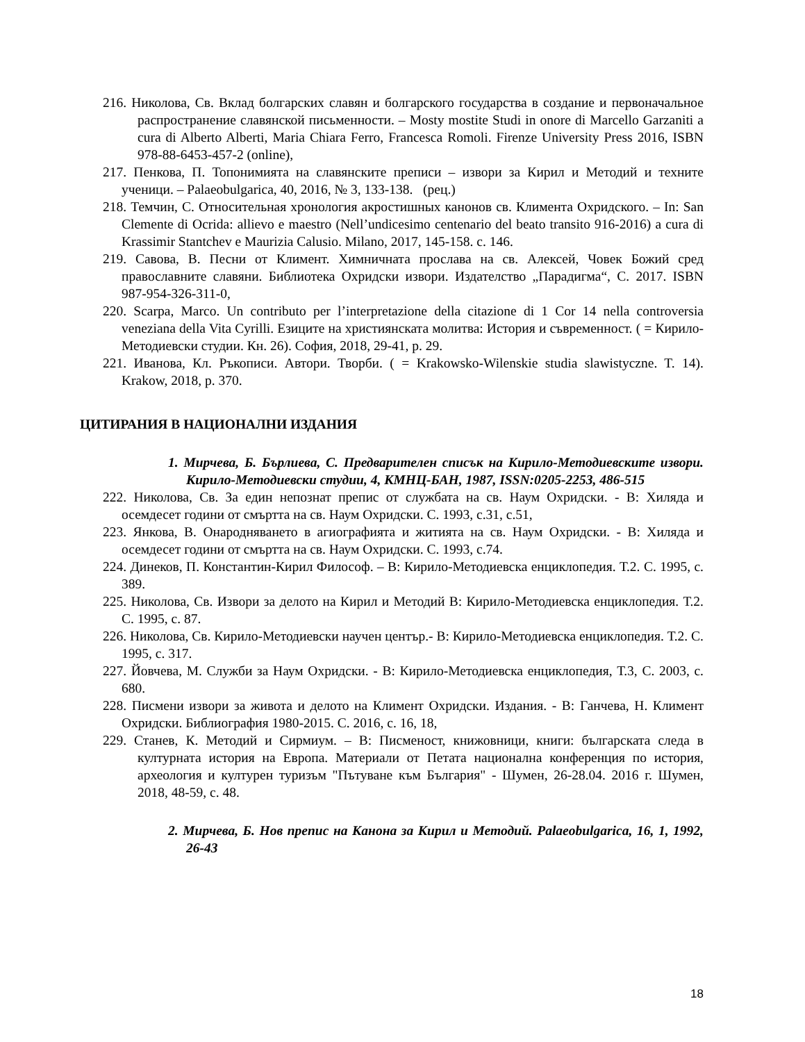216. Николова, Св. Вклад болгарских славян и болгарского государства в создание и первоначальное распространение славянской письменности. – Mosty mostite Studi in onore di Marcello Garzaniti a cura di Alberto Alberti, Maria Chiara Ferro, Francesca Romoli. Firenze University Press 2016, ISBN 978-88-6453-457-2 (online),
217. Пенкова, П. Топонимията на славянските преписи – извори за Кирил и Методий и техните ученици. – Palaeobulgarica, 40, 2016, № 3, 133-138. (рец.)
218. Темчин, С. Относительная хронология акростишных канонов св. Климента Охридского. – In: San Clemente di Ocrida: allievo e maestro (Nell’undicesimo centenario del beato transito 916-2016) a cura di Krassimir Stantchev e Maurizia Calusio. Milano, 2017, 145-158. с. 146.
219. Савова, В. Песни от Климент. Химничната прослава на св. Алексей, Човек Божий сред православните славяни. Библиотека Охридски извори. Издателство „Парадигма“, С. 2017. ISBN 987-954-326-311-0,
220. Scarpa, Marco. Un contributo per l’interpretazione della citazione di 1 Cor 14 nella controversia veneziana della Vita Cyrilli. Езиците на християнската молитва: История и съвременност. ( = Кирило-Методиевски студии. Кн. 26). София, 2018, 29-41, p. 29.
221. Иванова, Кл. Ръкописи. Автори. Творби. ( = Krakowsko-Wilenskie studia slawistyczne. T. 14). Krakow, 2018, p. 370.
ЦИТИРАНИЯ В НАЦИОНАЛНИ ИЗДАНИЯ
1. Мирчева, Б. Бърлиева, С. Предварителен списък на Кирило-Методиевските извори. Кирило-Методиевски студии, 4, КМНЦ-БАН, 1987, ISSN:0205-2253, 486-515
222. Николова, Св. За един непознат препис от службата на св. Наум Охридски. - В: Хиляда и осемдесет години от смъртта на св. Наум Охридски. С. 1993, с.31, с.51,
223. Янкова, В. Онародняването в агиографията и житията на св. Наум Охридски. - В: Хиляда и осемдесет години от смъртта на св. Наум Охридски. С. 1993, с.74.
224. Динеков, П. Константин-Кирил Философ. – В: Кирило-Методиевска енциклопедия. Т.2. С. 1995, с. 389.
225. Николова, Св. Извори за делото на Кирил и Методий В: Кирило-Методиевска енциклопедия. Т.2. С. 1995, с. 87.
226. Николова, Св. Кирило-Методиевски научен център.- В: Кирило-Методиевска енциклопедия. Т.2. С. 1995, с. 317.
227. Йовчева, М. Служби за Наум Охридски. - В: Кирило-Методиевска енциклопедия, Т.3, С. 2003, с. 680.
228. Писмени извори за живота и делото на Климент Охридски. Издания. - В: Ганчева, Н. Климент Охридски. Библиография 1980-2015. С. 2016, с. 16, 18,
229. Станев, К. Методий и Сирмиум. – В: Писменост, книжовници, книги: българската следа в културната история на Европа. Материали от Петата национална конференция по история, археология и културен туризъм "Пътуване към България" - Шумен, 26-28.04. 2016 г. Шумен, 2018, 48-59, с. 48.
2. Мирчева, Б. Нов препис на Канона за Кирил и Методий. Palaeobulgarica, 16, 1, 1992, 26-43
18